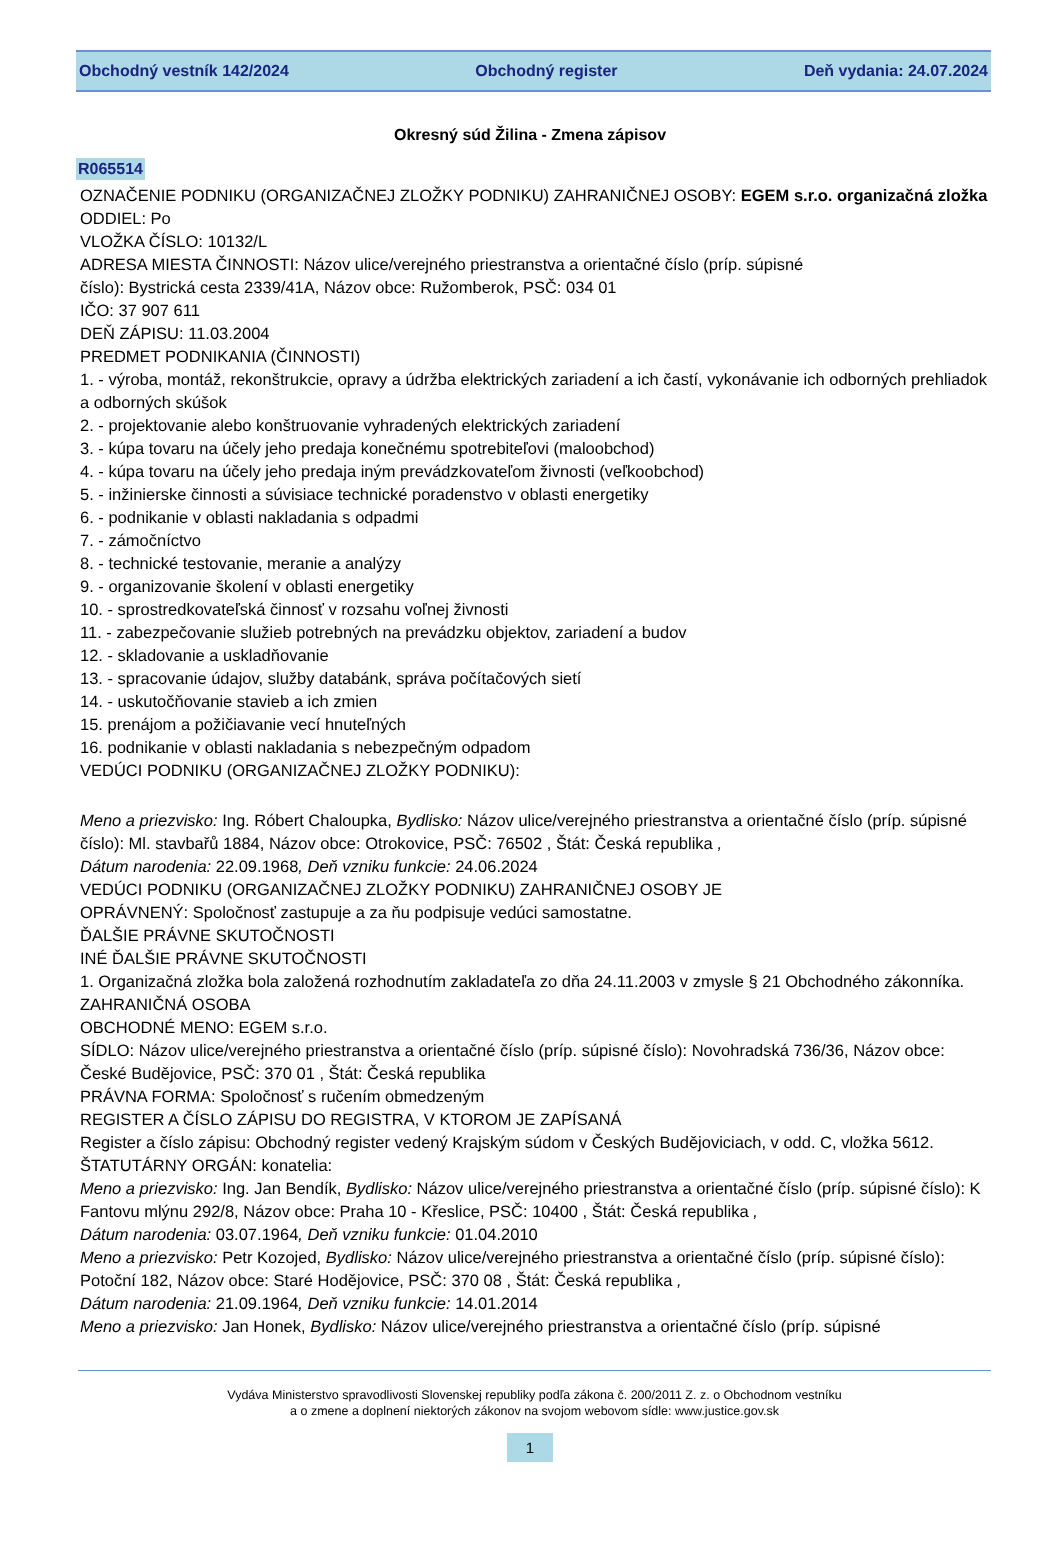Obchodný vestník 142/2024 Obchodný register Deň vydania: 24.07.2024
Okresný súd Žilina - Zmena zápisov
R065514
OZNAČENIE PODNIKU (ORGANIZAČNEJ ZLOŽKY PODNIKU) ZAHRANIČNEJ OSOBY: EGEM s.r.o. organizačná zložka
ODDIEL: Po
VLOŽKA ČÍSLO: 10132/L
ADRESA MIESTA ČINNOSTI: Názov ulice/verejného priestranstva a orientačné číslo (príp. súpisné
číslo): Bystrická cesta 2339/41A, Názov obce: Ružomberok, PSČ: 034 01
IČO: 37 907 611
DEŇ ZÁPISU: 11.03.2004
PREDMET PODNIKANIA (ČINNOSTI)
1. - výroba, montáž, rekonštrukcie, opravy a údržba elektrických zariadení a ich častí, vykonávanie ich odborných prehliadok a odborných skúšok
2. - projektovanie alebo konštruovanie vyhradených elektrických zariadení
3. - kúpa tovaru na účely jeho predaja konečnému spotrebiteľovi (maloobchod)
4. - kúpa tovaru na účely jeho predaja iným prevádzkovateľom živnosti (veľkoobchod)
5. - inžinierske činnosti a súvisiace technické poradenstvo v oblasti energetiky
6. - podnikanie v oblasti nakladania s odpadmi
7. - zámočníctvo
8. - technické testovanie, meranie a analýzy
9. - organizovanie školení v oblasti energetiky
10. - sprostredkovateľská činnosť v rozsahu voľnej živnosti
11. - zabezpečovanie služieb potrebných na prevádzku objektov, zariadení a budov
12. - skladovanie a uskladňovanie
13. - spracovanie údajov, služby databánk, správa počítačových sietí
14. - uskutočňovanie stavieb a ich zmien
15. prenájom a požičiavanie vecí hnuteľných
16. podnikanie v oblasti nakladania s nebezpečným odpadom
VEDÚCI PODNIKU (ORGANIZAČNEJ ZLOŽKY PODNIKU):
Meno a priezvisko: Ing. Róbert Chaloupka, Bydlisko: Názov ulice/verejného priestranstva a orientačné číslo (príp. súpisné číslo): Ml. stavbařů 1884, Názov obce: Otrokovice, PSČ: 76502 , Štát: Česká republika ,
Dátum narodenia: 22.09.1968, Deň vzniku funkcie: 24.06.2024
VEDÚCI PODNIKU (ORGANIZAČNEJ ZLOŽKY PODNIKU) ZAHRANIČNEJ OSOBY JE
OPRÁVNENÝ: Spoločnosť zastupuje a za ňu podpisuje vedúci samostatne.
ĎALŠIE PRÁVNE SKUTOČNOSTI
INÉ ĎALŠIE PRÁVNE SKUTOČNOSTI
1. Organizačná zložka bola založená rozhodnutím zakladateľa zo dňa 24.11.2003 v zmysle § 21 Obchodného zákonníka.
ZAHRANIČNÁ OSOBA
OBCHODNÉ MENO: EGEM s.r.o.
SÍDLO: Názov ulice/verejného priestranstva a orientačné číslo (príp. súpisné číslo): Novohradská 736/36, Názov obce: České Budějovice, PSČ: 370 01 , Štát: Česká republika
PRÁVNA FORMA: Spoločnosť s ručením obmedzeným
REGISTER A ČÍSLO ZÁPISU DO REGISTRA, V KTOROM JE ZAPÍSANÁ
Register a číslo zápisu: Obchodný register vedený Krajským súdom v Českých Budějoviciach, v odd. C, vložka 5612.
ŠTATUTÁRNY ORGÁN: konatelia:
Meno a priezvisko: Ing. Jan Bendík, Bydlisko: Názov ulice/verejného priestranstva a orientačné číslo (príp. súpisné číslo): K Fantovu mlýnu 292/8, Názov obce: Praha 10 - Křeslice, PSČ: 10400 , Štát: Česká republika ,
Dátum narodenia: 03.07.1964, Deň vzniku funkcie: 01.04.2010
Meno a priezvisko: Petr Kozojed, Bydlisko: Názov ulice/verejného priestranstva a orientačné číslo (príp. súpisné číslo): Potoční 182, Názov obce: Staré Hodějovice, PSČ: 370 08 , Štát: Česká republika ,
Dátum narodenia: 21.09.1964, Deň vzniku funkcie: 14.01.2014
Meno a priezvisko: Jan Honek, Bydlisko: Názov ulice/verejného priestranstva a orientačné číslo (príp. súpisné
Vydáva Ministerstvo spravodlivosti Slovenskej republiky podľa zákona č. 200/2011 Z. z. o Obchodnom vestníku
a o zmene a doplnení niektorých zákonov na svojom webovom sídle: www.justice.gov.sk
1